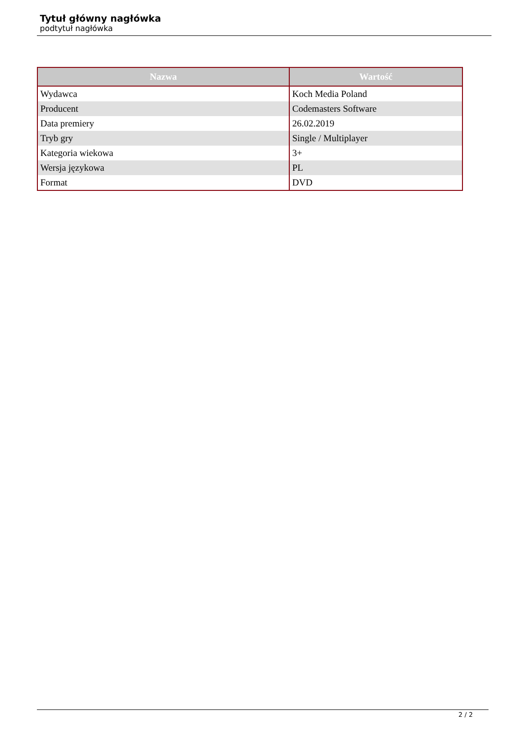Tytuł główny nagłówka
podtytuł nagłówka
| Nazwa | Wartość |
| --- | --- |
| Wydawca | Koch Media Poland |
| Producent | Codemasters Software |
| Data premiery | 26.02.2019 |
| Tryb gry | Single / Multiplayer |
| Kategoria wiekowa | 3+ |
| Wersja językowa | PL |
| Format | DVD |
2 / 2